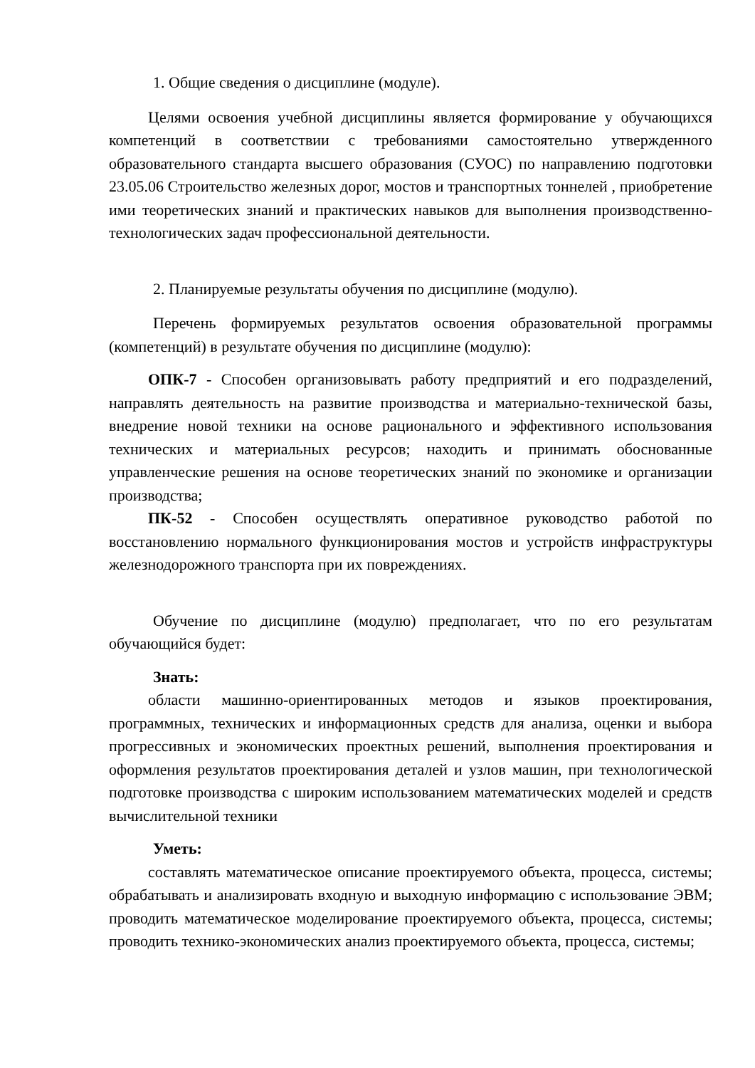1. Общие сведения о дисциплине (модуле).
Целями освоения учебной дисциплины является формирование у обучающихся компетенций в соответствии с требованиями самостоятельно утвержденного образовательного стандарта высшего образования (СУОС) по направлению подготовки 23.05.06 Строительство железных дорог, мостов и транспортных тоннелей , приобретение ими теоретических знаний и практических навыков для выполнения производственно-технологических задач профессиональной деятельности.
2. Планируемые результаты обучения по дисциплине (модулю).
Перечень формируемых результатов освоения образовательной программы (компетенций) в результате обучения по дисциплине (модулю):
ОПК-7 - Способен организовывать работу предприятий и его подразделений, направлять деятельность на развитие производства и материально-технической базы, внедрение новой техники на основе рационального и эффективного использования технических и материальных ресурсов; находить и принимать обоснованные управленческие решения на основе теоретических знаний по экономике и организации производства;
ПК-52 - Способен осуществлять оперативное руководство работой по восстановлению нормального функционирования мостов и устройств инфраструктуры железнодорожного транспорта при их повреждениях.
Обучение по дисциплине (модулю) предполагает, что по его результатам обучающийся будет:
Знать:
области машинно-ориентированных методов и языков проектирования, программных, технических и информационных средств для анализа, оценки и выбора прогрессивных и экономических проектных решений, выполнения проектирования и оформления результатов проектирования деталей и узлов машин, при технологической подготовке производства с широким использованием математических моделей и средств вычислительной техники
Уметь:
составлять математическое описание проектируемого объекта, процесса, системы; обрабатывать и анализировать входную и выходную информацию с использование ЭВМ; проводить математическое моделирование проектируемого объекта, процесса, системы; проводить технико-экономических анализ проектируемого объекта, процесса, системы;